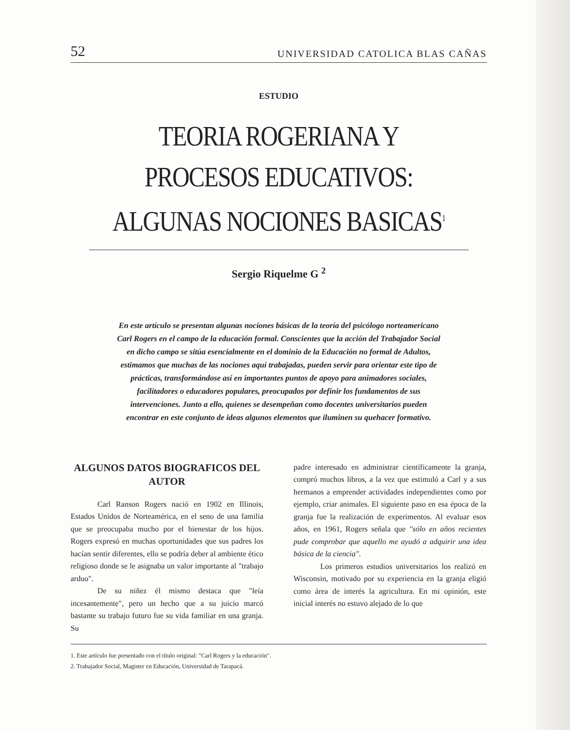52 UNIVERSIDAD CATOLICA BLAS CAÑAS
ESTUDIO
TEORIA ROGERIANA Y PROCESOS EDUCATIVOS: ALGUNAS NOCIONES BASICAS<sup>1</sup>
Sergio Riquelme G <sup>2</sup>
En este artículo se presentan algunas nociones básicas de la teoría del psicólogo norteamericano Carl Rogers en el campo de la educación formal. Conscientes que la acción del Trabajador Social en dicho campo se sitúa esencialmente en el dominio de la Educación no formal de Adultos, estimamos que muchas de las nociones aquí trabajadas, pueden servir para orientar este tipo de prácticas, transformándose así en importantes puntos de apoyo para animadores sociales, facilitadores o educadores populares, preocupados por definir los fundamentos de sus intervenciones. Junto a ello, quienes se desempeñan como docentes universitarios pueden encontrar en este conjunto de ideas algunos elementos que iluminen su quehacer formativo.
ALGUNOS DATOS BIOGRAFICOS DEL AUTOR
Carl Ranson Rogers nació en 1902 en Illinois, Estados Unidos de Norteamérica, en el seno de una familia que se preocupaba mucho por el bienestar de los hijos. Rogers expresó en muchas oportunidades que sus padres los hacían sentir diferentes, ello se podría deber al ambiente ético religioso donde se le asignaba un valor importante al "trabajo arduo".
De su niñez él mismo destaca que "leía incesantemente", pero un hecho que a su juicio marcó bastante su trabajo futuro fue su vida familiar en una granja. Su
padre interesado en administrar científicamente la granja, compró muchos libros, a la vez que estimuló a Carl y a sus hermanos a emprender actividades independientes como por ejemplo, criar animales. El siguiente paso en esa época de la granja fue la realización de experimentos. Al evaluar esos años, en 1961, Rogers señala que "sólo en años recientes pude comprobar que aquello me ayudó a adquirir una idea básica de la ciencia".
Los primeros estudios universitarios los realizó en Wisconsin, motivado por su experiencia en la granja eligió como área de interés la agricultura. En mi opinión, este inicial interés no estuvo alejado de lo que
1. Este artículo fue presentado con el título original: "Carl Rogers y la educación".
2. Trabajador Social, Magister en Educación, Universidad de Tarapacá.